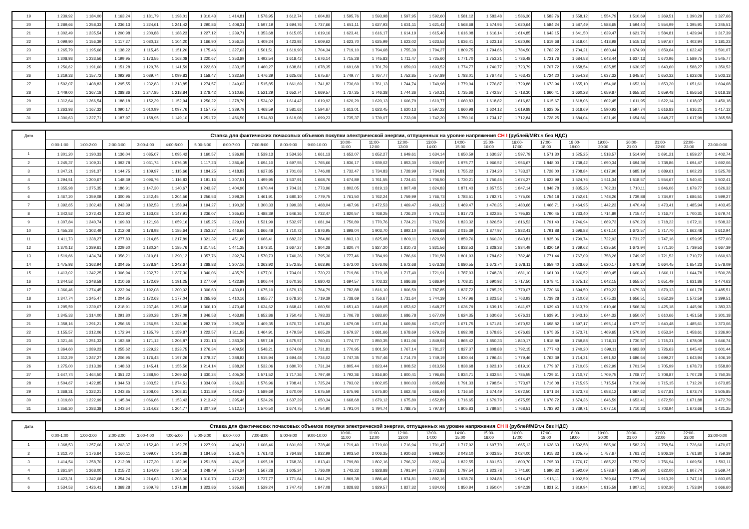| 19 | 1 239,92 | 1 184,00 | 1 163,24 | 1 181,79 | 1 198,01 | 1 310,43 | 1 414,81 | 1 578,95 | 1 612,74 | 1 604,83 | 1 595,76 | 1 593,98 | 1 597,95 | 1 592,60 | 1 581,12 | 1 583,48 | 1 586,30 | 1 583,76 | 1 558,12 | 1 554,79 | 1 510,69 | 1 369,51 | 1 390,29 | 1 327,66 |
| 20 | 1 289,66 | 1 258,33 | 1 236,13 | 1 224,61 | 1 241,42 | 1 290,86 | 1 408,31 | 1 597,19 | 1 694,76 | 1 737,66 | 1 651,11 | 1 627,93 | 1 631,11 | 1 621,42 | 1 568,68 | 1 574,96 | 1 620,64 | 1 584,24 | 1 587,49 | 1 588,65 | 1 594,40 | 1 554,99 | 1 395,91 | 1 245,51 |
| 21 | 1 302,49 | 1 235,54 | 1 200,98 | 1 200,88 | 1 188,23 | 1 227,12 | 1 239,71 | 1 353,68 | 1 615,05 | 1 619,16 | 1 623,41 | 1 616,17 | 1 614,19 | 1 615,40 | 1 616,08 | 1 616,14 | 1 614,85 | 1 643,15 | 1 641,50 | 1 639,47 | 1 621,70 | 1 584,81 | 1 429,94 | 1 317,39 |
| 22 | 1 099,90 | 1 156,39 | 1 117,27 | 1 080,12 | 1 104,20 | 1 166,90 | 1 256,15 | 1 409,24 | 1 423,92 | 1 609,62 | 1 623,70 | 1 625,99 | 1 623,02 | 1 623,52 | 1 636,41 | 1 623,18 | 1 620,96 | 1 619,68 | 1 518,04 | 1 413,98 | 1 515,13 | 1 597,67 | 1 402,94 | 1 181,23 |
| 23 | 1 265,79 | 1 195,66 | 1 138,22 | 1 115,45 | 1 151,20 | 1 175,46 | 1 327,63 | 1 501,51 | 1 619,90 | 1 704,34 | 1 719,10 | 1 794,68 | 1 755,39 | 1 794,27 | 1 809,75 | 1 794,66 | 1 784,50 | 1 763,22 | 1 704,21 | 1 660,44 | 1 674,90 | 1 659,64 | 1 622,42 | 1 591,07 |
| 24 | 1 308,93 | 1 233,56 | 1 199,95 | 1 173,55 | 1 168,08 | 1 220,67 | 1 353,89 | 1 492,54 | 1 618,42 | 1 676,14 | 1 715,28 | 1 745,83 | 1 711,47 | 1 725,60 | 1 771,70 | 1 753,21 | 1 736,48 | 1 721,76 | 1 684,53 | 1 643,44 | 1 637,13 | 1 670,96 | 1 589,75 | 1 545,77 |
| 25 | 1 256,62 | 1 191,60 | 1 151,28 | 1 120,76 | 1 141,59 | 1 222,60 | 1 333,15 | 1 460,27 | 1 638,81 | 1 678,35 | 1 691,68 | 1 701,79 | 1 659,03 | 1 693,52 | 1 774,77 | 1 740,77 | 1 723,79 | 1 707,72 | 1 658,54 | 1 635,85 | 1 630,97 | 1 643,60 | 1 588,27 | 1 350,52 |
| 26 | 1 219,33 | 1 157,72 | 1 092,96 | 1 089,74 | 1 099,83 | 1 158,47 | 1 332,59 | 1 476,39 | 1 625,03 | 1 675,67 | 1 749,77 | 1 767,77 | 1 752,85 | 1 757,89 | 1 783,01 | 1 767,43 | 1 763,43 | 1 724,20 | 1 654,38 | 1 637,32 | 1 645,87 | 1 650,32 | 1 623,06 | 1 503,13 |
| 27 | 1 592,07 | 1 408,83 | 1 295,55 | 1 232,83 | 1 213,85 | 1 274,57 | 1 349,63 | 1 515,85 | 1 661,69 | 1 741,82 | 1 736,69 | 1 761,13 | 1 744,74 | 1 740,98 | 1 779,04 | 1 776,87 | 1 729,88 | 1 673,94 | 1 655,10 | 1 654,08 | 1 653,10 | 1 653,20 | 1 651,61 | 1 694,68 |
| 28 | 1 449,00 | 1 367,18 | 1 288,86 | 1 247,85 | 1 218,84 | 1 278,42 | 1 310,66 | 1 521,29 | 1 652,74 | 1 669,57 | 1 737,35 | 1 746,38 | 1 744,36 | 1 750,21 | 1 735,66 | 1 742,87 | 1 718,30 | 1 660,41 | 1 660,28 | 1 659,87 | 1 655,32 | 1 659,48 | 1 656,53 | 1 618,18 |
| 29 | 1 312,64 | 1 266,54 | 1 188,18 | 1 152,39 | 1 152,94 | 1 256,22 | 1 378,70 | 1 534,02 | 1 614,42 | 1 619,92 | 1 620,29 | 1 620,13 | 1 606,79 | 1 610,77 | 1 660,83 | 1 618,82 | 1 616,83 | 1 615,67 | 1 618,06 | 1 602,45 | 1 611,95 | 1 622,14 | 1 618,07 | 1 450,18 |
| 30 | 1 263,93 | 1 167,32 | 1 090,17 | 1 010,99 | 1 097,76 | 1 157,75 | 1 339,79 | 1 468,59 | 1 581,62 | 1 594,67 | 1 613,01 | 1 623,45 | 1 620,13 | 1 597,22 | 1 660,98 | 1 624,12 | 1 619,88 | 1 623,05 | 1 618,69 | 1 590,92 | 1 597,74 | 1 616,83 | 1 616,21 | 1 417,12 |
| 31 | 1 300,63 | 1 227,71 | 1 187,97 | 1 158,95 | 1 149,10 | 1 251,72 | 1 456,50 | 1 514,83 | 1 619,08 | 1 699,23 | 1 735,37 | 1 739,07 | 1 733,08 | 1 742,20 | 1 750,16 | 1 734,17 | 1 712,84 | 1 728,25 | 1 684,04 | 1 621,49 | 1 654,66 | 1 648,27 | 1 617,99 | 1 365,58 |
| Дата | Ставка для фактических почасовых объемов покупки электрической энергии, отпущенных на уровне напряжения СН I (рублей/МВт.ч без НДС) | | | | | | | | | | | | | | | | | | | | | | | |
| --- | --- | --- | --- | --- | --- | --- | --- | --- | --- | --- | --- | --- | --- | --- | --- | --- | --- | --- | --- | --- | --- | --- | --- | --- |
| | 0:00-1:00 | 1:00-2:00 | 2:00-3:00 | 3:00-4:00 | 4:00-5:00 | 5:00-6:00 | 6:00-7:00 | 7:00-8:00 | 8:00-9:00 | 9:00-10:00 | 10:00- 11:00 | 11:00- 12:00 | 12:00- 13:00 | 13:00- 14:00 | 14:00- 15:00 | 15:00- 16:00 | 16:00- 17:00 | 17:00- 18:00 | 18:00- 19:00 | 19:00- 20:00 | 20:00- 21:00 | 21:00- 22:00 | 22:00- 23:00 | 23:00-0:00 |
| 1 | 1 301,20 | 1 190,33 | 1 136,04 | 1 085,07 | 1 095,42 | 1 160,57 | 1 336,98 | 1 539,13 | 1 534,36 | 1 661,13 | 1 652,07 | 1 652,27 | 1 649,61 | 1 634,14 | 1 650,59 | 1 630,37 | 1 597,79 | 1 571,30 | 1 525,25 | 1 518,57 | 1 514,90 | 1 691,21 | 1 659,27 | 1 402,74 |
| 2 | 1 245,37 | 1 109,31 | 1 092,78 | 1 031,74 | 1 076,05 | 1 117,23 | 1 286,46 | 1 694,10 | 1 697,55 | 1 765,66 | 1 836,17 | 1 939,02 | 1 853,30 | 1 930,97 | 1 975,77 | 1 966,52 | 1 956,67 | 1 848,00 | 1 738,42 | 1 690,34 | 1 694,39 | 1 738,86 | 1 694,47 | 1 692,06 |
| 3 | 1 347,21 | 1 191,37 | 1 144,75 | 1 109,97 | 1 115,66 | 1 184,25 | 1 418,82 | 1 627,85 | 1 701,03 | 1 746,08 | 1 732,47 | 1 734,83 | 1 728,99 | 1 734,81 | 1 755,22 | 1 734,20 | 1 733,37 | 1 728,00 | 1 708,84 | 1 617,90 | 1 685,19 | 1 689,61 | 1 602,23 | 1 525,78 |
| 4 | 1 294,51 | 1 200,67 | 1 148,39 | 1 096,76 | 1 116,83 | 1 181,16 | 1 307,51 | 1 499,95 | 1 537,91 | 1 668,76 | 1 674,89 | 1 761,55 | 1 724,61 | 1 706,50 | 1 730,21 | 1 756,45 | 1 674,27 | 1 622,99 | 1 524,76 | 1 511,34 | 1 518,57 | 1 554,67 | 1 540,41 | 1 502,41 |
| 5 | 1 355,98 | 1 275,35 | 1 186,91 | 1 147,30 | 1 140,67 | 1 243,37 | 1 404,90 | 1 670,44 | 1 704,31 | 1 773,96 | 1 802,05 | 1 819,13 | 1 807,48 | 1 824,83 | 1 871,43 | 1 857,55 | 1 847,14 | 1 848,78 | 1 835,26 | 1 702,31 | 1 710,11 | 1 846,06 | 1 679,77 | 1 626,32 |
| 6 | 1 467,20 | 1 359,08 | 1 300,95 | 1 242,45 | 1 204,56 | 1 256,53 | 1 298,35 | 1 461,91 | 1 680,10 | 1 779,75 | 1 761,50 | 1 762,24 | 1 759,99 | 1 766,73 | 1 783,51 | 1 782,71 | 1 775,06 | 1 754,18 | 1 752,61 | 1 748,26 | 1 739,88 | 1 734,97 | 1 686,51 | 1 599,27 |
| 7 | 1 392,65 | 1 302,43 | 1 243,39 | 1 182,53 | 1 158,94 | 1 194,27 | 1 190,36 | 1 300,33 | 1 399,38 | 1 468,04 | 1 467,96 | 1 472,53 | 1 469,47 | 1 469,12 | 1 469,47 | 1 470,35 | 1 480,66 | 1 466,71 | 1 464,95 | 1 442,23 | 1 470,49 | 1 473,41 | 1 485,94 | 1 403,45 |
| 8 | 1 342,52 | 1 272,43 | 1 213,92 | 1 163,08 | 1 147,91 | 1 236,07 | 1 365,62 | 1 488,39 | 1 646,36 | 1 732,47 | 1 820,57 | 1 768,25 | 1 726,20 | 1 775,13 | 1 817,73 | 1 822,85 | 1 795,83 | 1 790,45 | 1 733,40 | 1 714,89 | 1 715,47 | 1 716,77 | 1 700,31 | 1 679,74 |
| 9 | 1 307,84 | 1 240,74 | 1 169,83 | 1 121,98 | 1 059,16 | 1 165,25 | 1 329,91 | 1 531,99 | 1 532,97 | 1 681,94 | 1 750,89 | 1 770,76 | 1 724,21 | 1 763,56 | 1 823,32 | 1 826,59 | 1 816,52 | 1 791,40 | 1 746,94 | 1 669,73 | 1 670,23 | 1 718,22 | 1 672,11 | 1 508,32 |
| 10 | 1 455,28 | 1 302,49 | 1 212,08 | 1 178,98 | 1 185,64 | 1 253,27 | 1 446,66 | 1 666,48 | 1 710,72 | 1 876,95 | 1 898,04 | 1 903,70 | 1 892,10 | 1 968,68 | 2 015,39 | 1 877,97 | 1 832,41 | 1 791,88 | 1 696,83 | 1 671,10 | 1 672,57 | 1 717,70 | 1 662,48 | 1 612,94 |
| 11 | 1 411,73 | 1 338,27 | 1 277,83 | 1 214,85 | 1 217,89 | 1 321,32 | 1 451,60 | 1 666,41 | 1 682,22 | 1 784,86 | 1 803,13 | 1 825,08 | 1 809,11 | 1 820,98 | 1 859,76 | 1 860,30 | 1 843,81 | 1 835,06 | 1 799,74 | 1 722,92 | 1 731,27 | 1 747,16 | 1 659,95 | 1 577,00 |
| 12 | 1 370,12 | 1 289,61 | 1 229,60 | 1 180,24 | 1 185,76 | 1 317,51 | 1 441,35 | 1 673,31 | 1 667,27 | 1 804,28 | 1 820,74 | 1 827,20 | 1 810,73 | 1 821,56 | 1 832,53 | 1 828,33 | 1 834,49 | 1 820,19 | 1 769,62 | 1 635,50 | 1 673,94 | 1 771,10 | 1 739,53 | 1 667,39 |
| 13 | 1 519,66 | 1 434,74 | 1 356,21 | 1 310,81 | 1 290,12 | 1 357,76 | 1 392,74 | 1 570,73 | 1 740,26 | 1 795,36 | 1 777,46 | 1 784,99 | 1 786,66 | 1 791,58 | 1 801,93 | 1 784,62 | 1 782,48 | 1 771,44 | 1 767,09 | 1 758,26 | 1 749,97 | 1 721,52 | 1 710,72 | 1 660,93 |
| 14 | 1 475,93 | 1 362,94 | 1 304,65 | 1 278,84 | 1 242,67 | 1 288,83 | 1 307,16 | 1 363,92 | 1 572,85 | 1 663,96 | 1 672,00 | 1 676,06 | 1 672,68 | 1 673,38 | 1 680,55 | 1 673,74 | 1 678,11 | 1 659,40 | 1 628,66 | 1 630,17 | 1 670,29 | 1 664,45 | 1 654,23 | 1 578,09 |
| 15 | 1 413,02 | 1 342,25 | 1 306,94 | 1 232,72 | 1 237,30 | 1 340,06 | 1 435,79 | 1 677,01 | 1 704,01 | 1 720,23 | 1 719,86 | 1 719,18 | 1 717,40 | 1 721,91 | 1 787,03 | 1 748,38 | 1 681,10 | 1 661,00 | 1 666,52 | 1 660,45 | 1 660,43 | 1 660,11 | 1 644,78 | 1 500,28 |
| 16 | 1 344,52 | 1 248,58 | 1 210,66 | 1 172,69 | 1 191,25 | 1 277,09 | 1 422,89 | 1 606,44 | 1 670,36 | 1 680,42 | 1 694,57 | 1 703,32 | 1 686,86 | 1 686,94 | 1 708,31 | 1 690,92 | 1 717,50 | 1 678,41 | 1 675,12 | 1 642,15 | 1 655,67 | 1 651,49 | 1 631,86 | 1 474,63 |
| 17 | 1 366,46 | 1 274,45 | 1 222,94 | 1 192,08 | 1 200,02 | 1 306,60 | 1 430,81 | 1 675,10 | 1 679,13 | 1 764,79 | 1 782,88 | 1 816,10 | 1 806,59 | 1 787,85 | 1 837,72 | 1 785,25 | 1 779,07 | 1 720,66 | 1 694,50 | 1 679,23 | 1 679,33 | 1 679,13 | 1 661,78 | 1 485,51 |
| 18 | 1 347,74 | 1 245,47 | 1 204,35 | 1 172,63 | 1 177,04 | 1 265,96 | 1 410,16 | 1 655,77 | 1 678,30 | 1 719,39 | 1 738,69 | 1 756,67 | 1 731,64 | 1 744,39 | 1 747,96 | 1 823,53 | 1 763,93 | 1 739,28 | 1 710,03 | 1 675,33 | 1 656,51 | 1 652,29 | 1 572,59 | 1 399,51 |
| 19 | 1 295,59 | 1 239,67 | 1 218,91 | 1 237,46 | 1 253,68 | 1 366,10 | 1 470,48 | 1 634,62 | 1 668,41 | 1 660,50 | 1 651,43 | 1 649,65 | 1 653,62 | 1 648,27 | 1 636,79 | 1 639,15 | 1 641,97 | 1 639,43 | 1 613,79 | 1 610,46 | 1 566,36 | 1 425,18 | 1 445,96 | 1 383,33 |
| 20 | 1 345,33 | 1 314,00 | 1 291,80 | 1 280,28 | 1 297,09 | 1 346,53 | 1 463,98 | 1 652,86 | 1 750,43 | 1 793,33 | 1 706,78 | 1 683,60 | 1 686,78 | 1 677,09 | 1 624,35 | 1 630,63 | 1 676,31 | 1 639,91 | 1 643,16 | 1 644,32 | 1 650,07 | 1 610,66 | 1 451,58 | 1 301,18 |
| 21 | 1 358,16 | 1 291,21 | 1 256,65 | 1 256,55 | 1 243,90 | 1 282,79 | 1 295,38 | 1 409,35 | 1 670,72 | 1 674,83 | 1 679,08 | 1 671,84 | 1 669,86 | 1 671,07 | 1 671,75 | 1 671,81 | 1 670,52 | 1 698,82 | 1 697,17 | 1 695,14 | 1 677,37 | 1 640,48 | 1 485,61 | 1 373,06 |
| 22 | 1 155,57 | 1 212,06 | 1 172,94 | 1 135,79 | 1 159,87 | 1 222,57 | 1 311,82 | 1 464,91 | 1 479,59 | 1 665,29 | 1 679,37 | 1 681,66 | 1 678,69 | 1 679,19 | 1 692,08 | 1 678,85 | 1 676,63 | 1 675,35 | 1 573,71 | 1 469,65 | 1 570,80 | 1 653,34 | 1 458,61 | 1 236,90 |
| 23 | 1 321,46 | 1 251,33 | 1 193,89 | 1 171,12 | 1 206,87 | 1 231,13 | 1 383,30 | 1 557,18 | 1 675,57 | 1 760,01 | 1 774,77 | 1 850,35 | 1 811,06 | 1 849,94 | 1 865,42 | 1 850,33 | 1 840,17 | 1 818,89 | 1 759,88 | 1 716,11 | 1 730,57 | 1 715,31 | 1 678,09 | 1 646,74 |
| 24 | 1 364,60 | 1 289,23 | 1 255,62 | 1 229,22 | 1 223,75 | 1 276,34 | 1 409,56 | 1 548,21 | 1 674,09 | 1 731,81 | 1 770,95 | 1 801,50 | 1 767,14 | 1 781,27 | 1 827,37 | 1 808,88 | 1 792,15 | 1 777,43 | 1 740,20 | 1 699,11 | 1 692,80 | 1 726,63 | 1 645,42 | 1 601,44 |
| 25 | 1 312,29 | 1 247,27 | 1 206,95 | 1 176,43 | 1 197,26 | 1 278,27 | 1 388,82 | 1 515,94 | 1 694,48 | 1 734,02 | 1 747,35 | 1 757,46 | 1 714,70 | 1 749,19 | 1 830,44 | 1 796,44 | 1 779,46 | 1 763,39 | 1 714,21 | 1 691,52 | 1 686,64 | 1 699,27 | 1 643,94 | 1 406,19 |
| 26 | 1 275,00 | 1 213,39 | 1 148,63 | 1 145,41 | 1 155,50 | 1 214,14 | 1 388,26 | 1 532,06 | 1 680,70 | 1 731,34 | 1 805,44 | 1 823,44 | 1 808,52 | 1 813,56 | 1 838,68 | 1 823,10 | 1 819,10 | 1 779,87 | 1 710,05 | 1 692,99 | 1 701,54 | 1 705,99 | 1 678,73 | 1 558,80 |
| 27 | 1 647,74 | 1 464,50 | 1 351,22 | 1 288,50 | 1 269,52 | 1 330,24 | 1 405,30 | 1 571,52 | 1 717,36 | 1 797,49 | 1 792,36 | 1 816,80 | 1 800,41 | 1 796,65 | 1 834,71 | 1 832,54 | 1 785,55 | 1 729,61 | 1 710,77 | 1 709,75 | 1 708,77 | 1 708,87 | 1 707,28 | 1 750,35 |
| 28 | 1 504,67 | 1 422,85 | 1 344,53 | 1 303,52 | 1 274,51 | 1 334,09 | 1 366,33 | 1 576,96 | 1 708,41 | 1 725,24 | 1 793,02 | 1 802,05 | 1 800,03 | 1 805,88 | 1 791,33 | 1 798,54 | 1 773,97 | 1 716,08 | 1 715,95 | 1 715,54 | 1 710,99 | 1 715,15 | 1 712,20 | 1 673,85 |
| 29 | 1 368,31 | 1 322,21 | 1 243,85 | 1 208,06 | 1 208,61 | 1 311,89 | 1 434,37 | 1 589,69 | 1 670,09 | 1 675,59 | 1 675,96 | 1 675,80 | 1 662,46 | 1 666,44 | 1 716,50 | 1 674,49 | 1 672,50 | 1 671,34 | 1 673,73 | 1 658,12 | 1 667,62 | 1 677,81 | 1 673,74 | 1 505,85 |
| 30 | 1 319,60 | 1 222,99 | 1 145,84 | 1 066,66 | 1 153,43 | 1 213,42 | 1 395,46 | 1 524,26 | 1 637,29 | 1 650,34 | 1 668,68 | 1 679,12 | 1 675,80 | 1 652,89 | 1 716,65 | 1 679,79 | 1 675,55 | 1 678,72 | 1 674,36 | 1 646,59 | 1 653,41 | 1 672,50 | 1 671,88 | 1 472,79 |
| 31 | 1 356,30 | 1 283,38 | 1 243,64 | 1 214,62 | 1 204,77 | 1 307,39 | 1 512,17 | 1 570,50 | 1 674,75 | 1 754,90 | 1 791,04 | 1 794,74 | 1 788,75 | 1 797,87 | 1 805,83 | 1 789,84 | 1 768,51 | 1 783,92 | 1 739,71 | 1 677,16 | 1 710,33 | 1 703,94 | 1 673,66 | 1 421,25 |
| Дата | Ставка для фактических почасовых объемов покупки электрической энергии, отпущенных на уровне напряжения СН II (рублей/МВт.ч без НДС) | | | | | | | | | | | | | | | | | | | | | | | |
| --- | --- | --- | --- | --- | --- | --- | --- | --- | --- | --- | --- | --- | --- | --- | --- | --- | --- | --- | --- | --- | --- | --- | --- | --- |
| | 0:00-1:00 | 1:00-2:00 | 2:00-3:00 | 3:00-4:00 | 4:00-5:00 | 5:00-6:00 | 6:00-7:00 | 7:00-8:00 | 8:00-9:00 | 9:00-10:00 | 10:00- 11:00 | 11:00- 12:00 | 12:00- 13:00 | 13:00- 14:00 | 14:00- 15:00 | 15:00- 16:00 | 16:00- 17:00 | 17:00- 18:00 | 18:00- 19:00 | 19:00- 20:00 | 20:00- 21:00 | 21:00- 22:00 | 22:00- 23:00 | 23:00-0:00 |
| 1 | 1 368,53 | 1 257,66 | 1 203,37 | 1 152,40 | 1 162,75 | 1 227,90 | 1 404,31 | 1 606,46 | 1 601,69 | 1 728,46 | 1 719,40 | 1 719,60 | 1 716,94 | 1 701,47 | 1 717,92 | 1 697,70 | 1 665,12 | 1 638,63 | 1 592,58 | 1 585,90 | 1 582,23 | 1 758,54 | 1 726,60 | 1 470,07 |
| 2 | 1 312,70 | 1 176,64 | 1 160,11 | 1 099,07 | 1 143,38 | 1 184,56 | 1 353,79 | 1 761,43 | 1 764,88 | 1 832,99 | 1 903,50 | 2 006,35 | 1 920,63 | 1 998,30 | 2 043,10 | 2 033,85 | 2 024,00 | 1 915,33 | 1 805,75 | 1 757,67 | 1 761,72 | 1 806,19 | 1 761,80 | 1 759,39 |
| 3 | 1 414,54 | 1 258,70 | 1 212,08 | 1 177,30 | 1 182,99 | 1 251,58 | 1 486,15 | 1 695,18 | 1 768,36 | 1 813,41 | 1 799,80 | 1 802,16 | 1 796,32 | 1 802,14 | 1 822,55 | 1 801,53 | 1 800,70 | 1 795,33 | 1 776,17 | 1 685,23 | 1 752,52 | 1 756,94 | 1 669,56 | 1 593,11 |
| 4 | 1 361,84 | 1 268,00 | 1 215,72 | 1 164,09 | 1 184,16 | 1 248,49 | 1 374,84 | 1 567,28 | 1 605,24 | 1 736,09 | 1 742,22 | 1 828,88 | 1 791,94 | 1 773,83 | 1 797,54 | 1 823,78 | 1 741,60 | 1 690,32 | 1 592,09 | 1 578,67 | 1 585,90 | 1 622,00 | 1 607,74 | 1 569,74 |
| 5 | 1 423,31 | 1 342,68 | 1 254,24 | 1 214,63 | 1 208,00 | 1 310,70 | 1 472,23 | 1 737,77 | 1 771,64 | 1 841,29 | 1 869,38 | 1 886,46 | 1 874,81 | 1 892,16 | 1 938,76 | 1 924,88 | 1 914,47 | 1 916,11 | 1 902,59 | 1 769,64 | 1 777,44 | 1 913,39 | 1 747,10 | 1 693,65 |
| 6 | 1 534,53 | 1 426,41 | 1 368,28 | 1 309,78 | 1 271,89 | 1 323,86 | 1 365,68 | 1 529,24 | 1 747,43 | 1 847,08 | 1 828,83 | 1 829,57 | 1 827,32 | 1 834,06 | 1 850,84 | 1 850,04 | 1 842,39 | 1 821,51 | 1 819,94 | 1 815,59 | 1 807,21 | 1 802,30 | 1 753,84 | 1 666,60 |